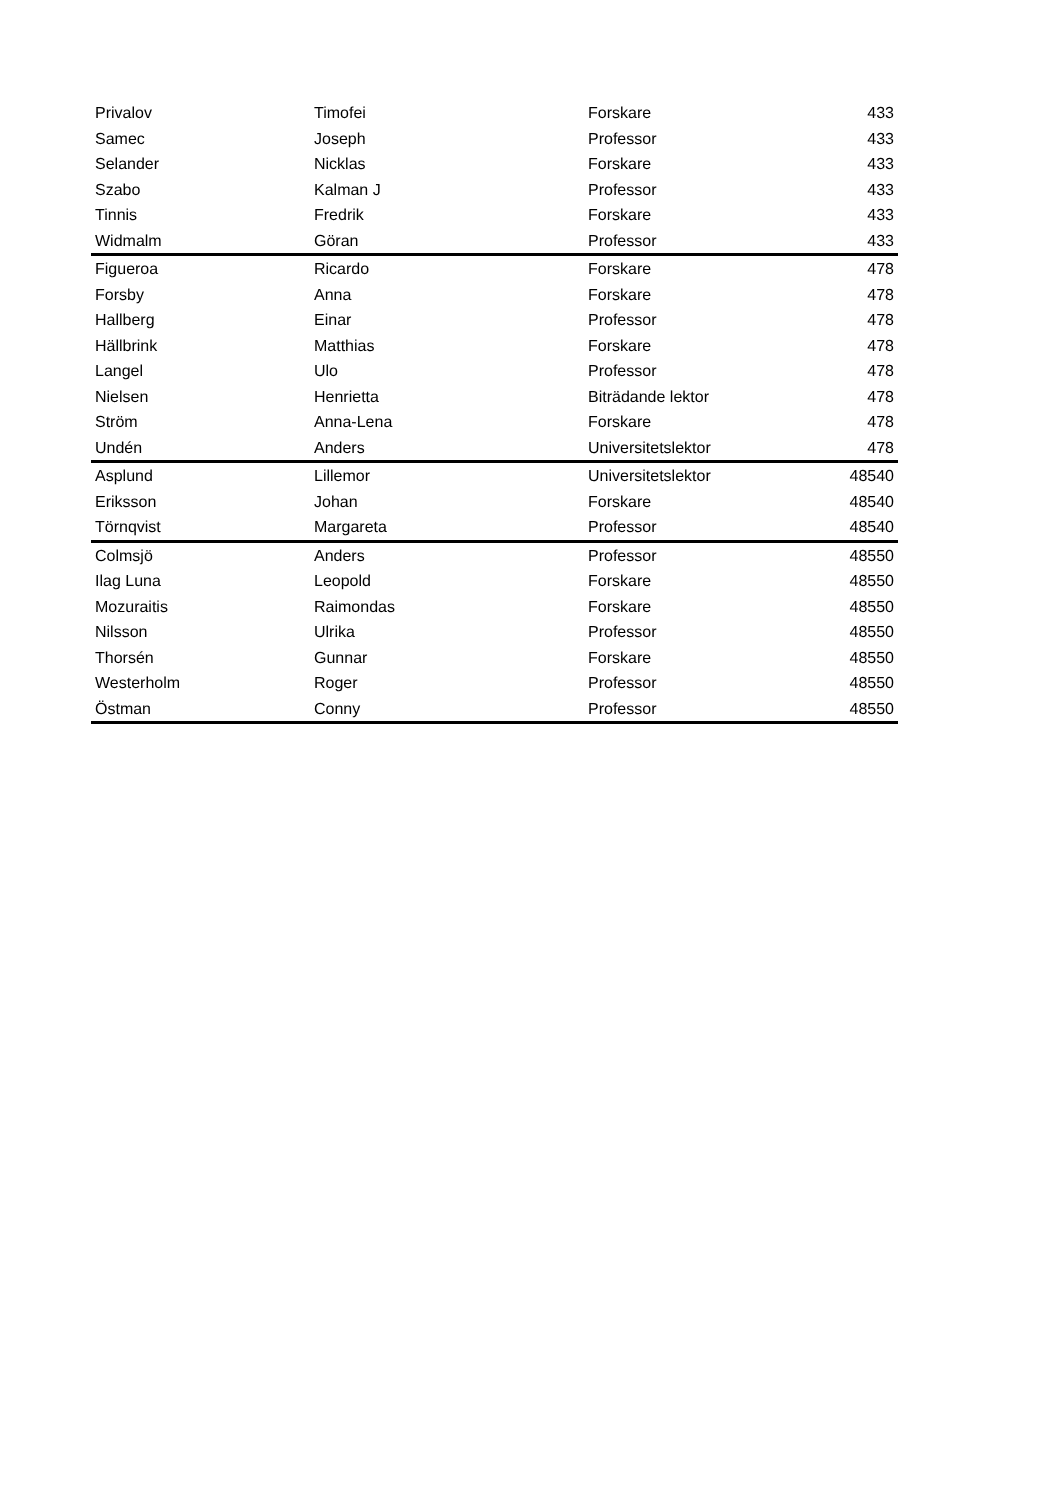| Privalov | Timofei | Forskare | 433 |
| Samec | Joseph | Professor | 433 |
| Selander | Nicklas | Forskare | 433 |
| Szabo | Kalman J | Professor | 433 |
| Tinnis | Fredrik | Forskare | 433 |
| Widmalm | Göran | Professor | 433 |
| Figueroa | Ricardo | Forskare | 478 |
| Forsby | Anna | Forskare | 478 |
| Hallberg | Einar | Professor | 478 |
| Hällbrink | Matthias | Forskare | 478 |
| Langel | Ulo | Professor | 478 |
| Nielsen | Henrietta | Biträdande lektor | 478 |
| Ström | Anna-Lena | Forskare | 478 |
| Undén | Anders | Universitetslektor | 478 |
| Asplund | Lillemor | Universitetslektor | 48540 |
| Eriksson | Johan | Forskare | 48540 |
| Törnqvist | Margareta | Professor | 48540 |
| Colmsjö | Anders | Professor | 48550 |
| Ilag Luna | Leopold | Forskare | 48550 |
| Mozuraitis | Raimondas | Forskare | 48550 |
| Nilsson | Ulrika | Professor | 48550 |
| Thorsén | Gunnar | Forskare | 48550 |
| Westerholm | Roger | Professor | 48550 |
| Östman | Conny | Professor | 48550 |